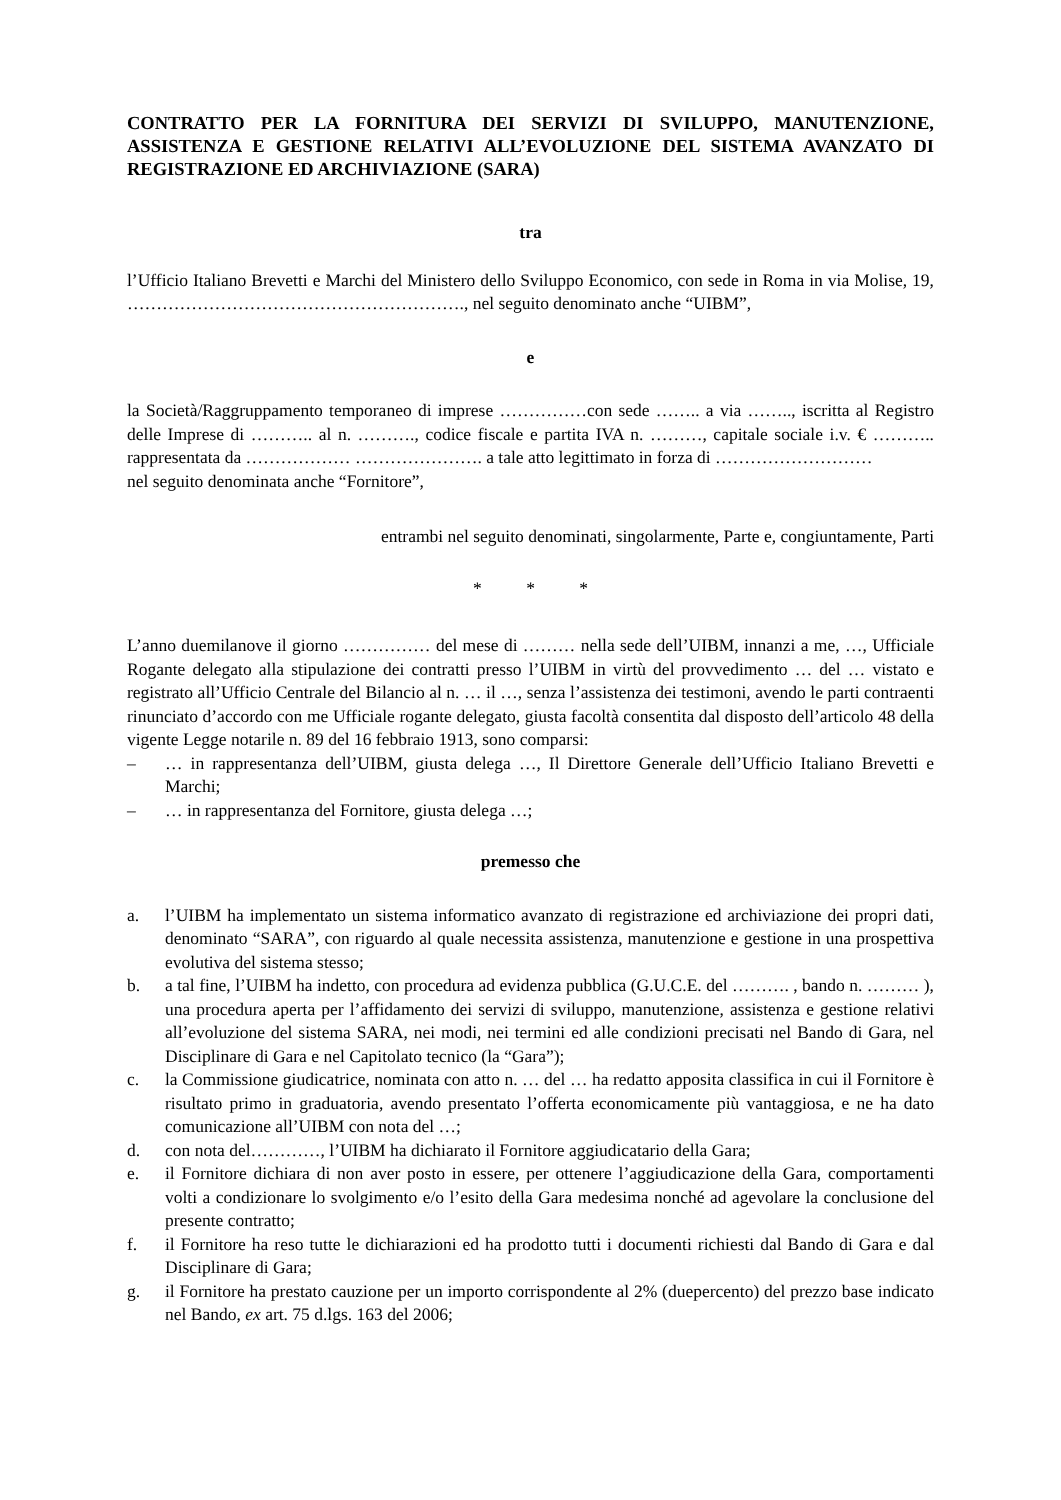CONTRATTO PER LA FORNITURA DEI SERVIZI DI SVILUPPO, MANUTENZIONE, ASSISTENZA E GESTIONE RELATIVI ALL’EVOLUZIONE DEL SISTEMA AVANZATO DI REGISTRAZIONE ED ARCHIVIAZIONE (SARA)
tra
l’Ufficio Italiano Brevetti e Marchi del Ministero dello Sviluppo Economico, con sede in Roma in via Molise, 19, …………………………………………………., nel seguito denominato anche “UIBM”,
e
la Società/Raggruppamento temporaneo di imprese ……………con sede …….. a via …….., iscritta al Registro delle Imprese di ……….. al n. ………., codice fiscale e partita IVA n. ………, capitale sociale i.v. € ……….. rappresentata da ……………… …………………. a tale atto legittimato in forza di ………………………
nel seguito denominata anche “Fornitore”,
entrambi nel seguito denominati, singolarmente, Parte e, congiuntamente, Parti
* * *
L’anno duemilanove il giorno …………… del mese di ……… nella sede dell’UIBM, innanzi a me, …, Ufficiale Rogante delegato alla stipulazione dei contratti presso l’UIBM in virtù del provvedimento … del … vistato e registrato all’Ufficio Centrale del Bilancio al n. … il …, senza l’assistenza dei testimoni, avendo le parti contraenti rinunciato d’accordo con me Ufficiale rogante delegato, giusta facoltà consentita dal disposto dell’articolo 48 della vigente Legge notarile n. 89 del 16 febbraio 1913, sono comparsi:
– … in rappresentanza dell’UIBM, giusta delega …, Il Direttore Generale dell’Ufficio Italiano Brevetti e Marchi;
– … in rappresentanza del Fornitore, giusta delega …;
premesso che
a. l’UIBM ha implementato un sistema informatico avanzato di registrazione ed archiviazione dei propri dati, denominato “SARA”, con riguardo al quale necessita assistenza, manutenzione e gestione in una prospettiva evolutiva del sistema stesso;
b. a tal fine, l’UIBM ha indetto, con procedura ad evidenza pubblica (G.U.C.E. del ………. , bando n. ……… ), una procedura aperta per l’affidamento dei servizi di sviluppo, manutenzione, assistenza e gestione relativi all’evoluzione del sistema SARA, nei modi, nei termini ed alle condizioni precisati nel Bando di Gara, nel Disciplinare di Gara e nel Capitolato tecnico (la “Gara”);
c. la Commissione giudicatrice, nominata con atto n. … del … ha redatto apposita classifica in cui il Fornitore è risultato primo in graduatoria, avendo presentato l’offerta economicamente più vantaggiosa, e ne ha dato comunicazione all’UIBM con nota del …;
d. con nota del…………, l’UIBM ha dichiarato il Fornitore aggiudicatario della Gara;
e. il Fornitore dichiara di non aver posto in essere, per ottenere l’aggiudicazione della Gara, comportamenti volti a condizionare lo svolgimento e/o l’esito della Gara medesima nonché ad agevolare la conclusione del presente contratto;
f. il Fornitore ha reso tutte le dichiarazioni ed ha prodotto tutti i documenti richiesti dal Bando di Gara e dal Disciplinare di Gara;
g. il Fornitore ha prestato cauzione per un importo corrispondente al 2% (duepercento) del prezzo base indicato nel Bando, ex art. 75 d.lgs. 163 del 2006;